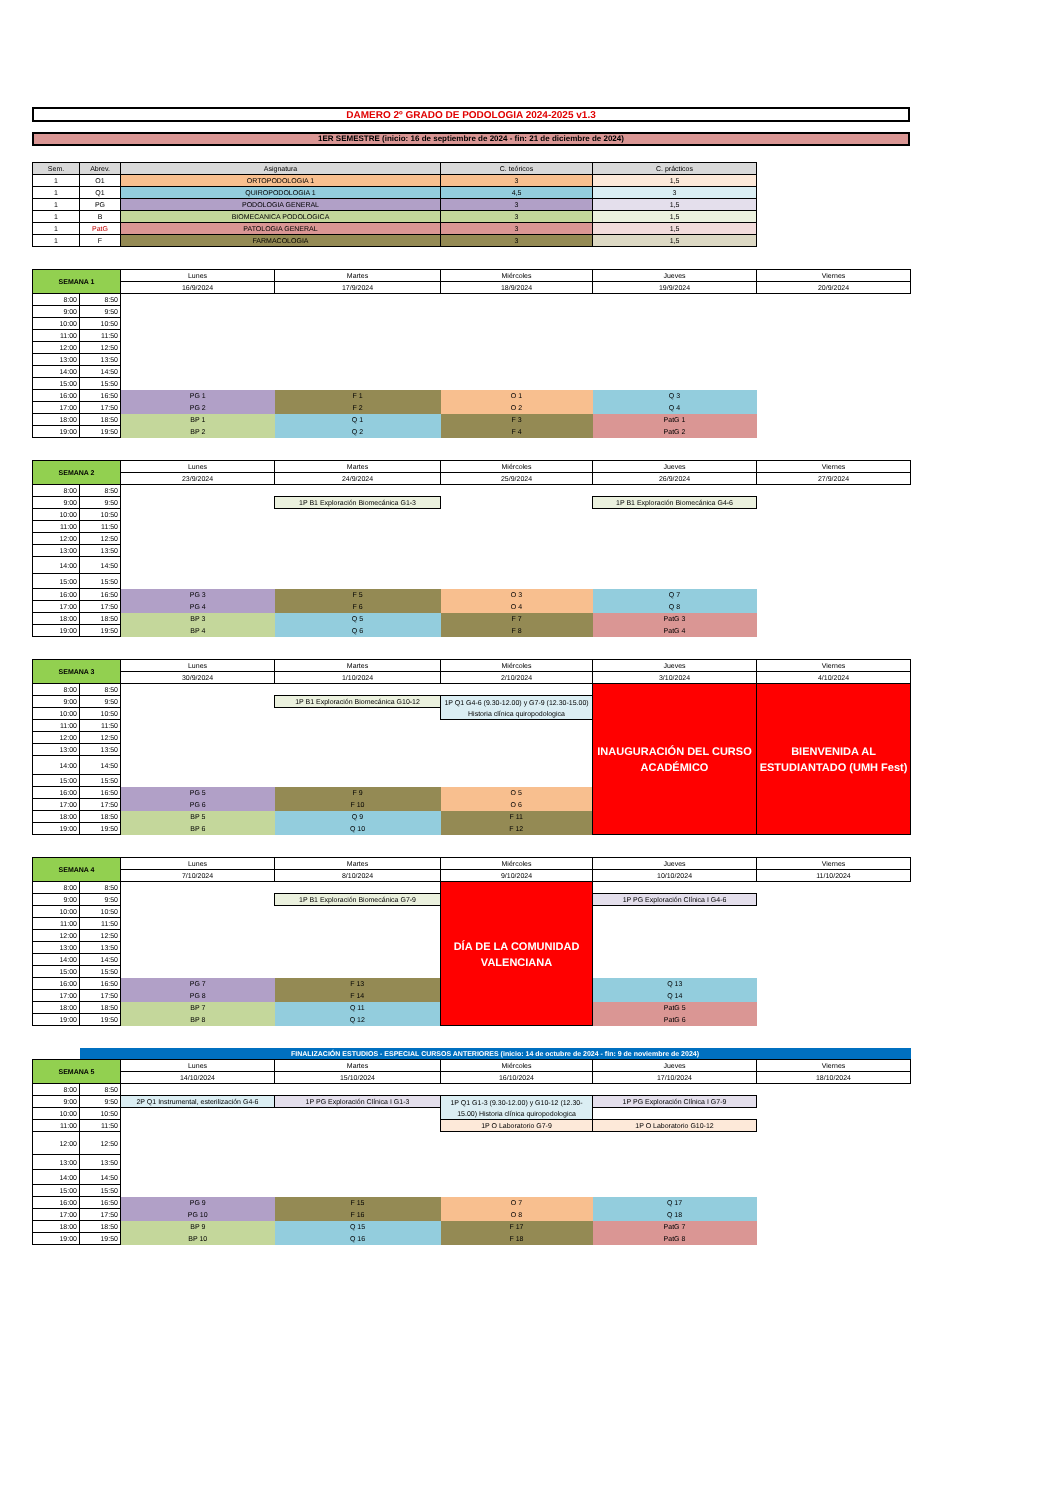DAMERO 2º GRADO DE PODOLOGIA 2024-2025 v1.3
1ER SEMESTRE (inicio: 16 de septiembre de 2024 - fin: 21 de diciembre de 2024)
| Sem. | Abrev. | Asignatura | C. teóricos | C. prácticos |
| --- | --- | --- | --- | --- |
| 1 | O1 | ORTOPODOLOGIA 1 | 3 | 1,5 |
| 1 | Q1 | QUIROPODOLOGIA 1 | 4,5 | 3 |
| 1 | PG | PODOLOGIA GENERAL | 3 | 1,5 |
| 1 | B | BIOMECANICA PODOLOGICA | 3 | 1,5 |
| 1 | PatG | PATOLOGIA GENERAL | 3 | 1,5 |
| 1 | F | FARMACOLOGIA | 3 | 1,5 |
| SEMANA 1 | | Lunes | Martes | Miércoles | Jueves | Viernes |
| --- | --- | --- | --- | --- | --- | --- |
| | | 16/9/2024 | 17/9/2024 | 18/9/2024 | 19/9/2024 | 20/9/2024 |
| 8:00 | 8:50 | | | | | |
| 9:00 | 9:50 | | | | | |
| 10:00 | 10:50 | | | | | |
| 11:00 | 11:50 | | | | | |
| 12:00 | 12:50 | | | | | |
| 13:00 | 13:50 | | | | | |
| 14:00 | 14:50 | | | | | |
| 15:00 | 15:50 | | | | | |
| 16:00 | 16:50 | PG 1 | F 1 | O 1 | Q 3 | |
| 17:00 | 17:50 | PG 2 | F 2 | O 2 | Q 4 | |
| 18:00 | 18:50 | BP 1 | Q 1 | F 3 | PatG 1 | |
| 19:00 | 19:50 | BP 2 | Q 2 | F 4 | PatG 2 | |
| SEMANA 2 | | Lunes | Martes | Miércoles | Jueves | Viernes |
| --- | --- | --- | --- | --- | --- | --- |
| | | 23/9/2024 | 24/9/2024 | 25/9/2024 | 26/9/2024 | 27/9/2024 |
| 8:00 | 8:50 | | | | | |
| 9:00 | 9:50 | | 1P B1 Exploración Biomecánica G1-3 | | 1P B1 Exploración Biomecánica G4-6 | |
| 10:00 | 10:50 | | | | | |
| 11:00 | 11:50 | | | | | |
| 12:00 | 12:50 | | | | | |
| 13:00 | 13:50 | | | | | |
| 14:00 | 14:50 | | | | | |
| 15:00 | 15:50 | | | | | |
| 16:00 | 16:50 | PG 3 | F 5 | O 3 | Q 7 | |
| 17:00 | 17:50 | PG 4 | F 6 | O 4 | Q 8 | |
| 18:00 | 18:50 | BP 3 | Q 5 | F 7 | PatG 3 | |
| 19:00 | 19:50 | BP 4 | Q 6 | F 8 | PatG 4 | |
| SEMANA 3 | | Lunes | Martes | Miércoles | Jueves | Viernes |
| --- | --- | --- | --- | --- | --- | --- |
| | | 30/9/2024 | 1/10/2024 | 2/10/2024 | 3/10/2024 | 4/10/2024 |
| 8:00 | 8:50 | | | | INAUGURACIÓN DEL CURSO ACADÉMICO | BIENVENIDA AL ESTUDIANTADO (UMH Fest) |
| 9:00 | 9:50 | | 1P B1 Exploración Biomecánica G10-12 | 1P Q1 G4-6 (9.30-12.00) y G7-9 (12.30-15.00) Historia clínica quiropodologica | | |
| 10:00 | 10:50 | | | | | |
| 11:00 | 11:50 | | | | | |
| 12:00 | 12:50 | | | | | |
| 13:00 | 13:50 | | | | | |
| 14:00 | 14:50 | | | | | |
| 15:00 | 15:50 | | | | | |
| 16:00 | 16:50 | PG 5 | F 9 | O 5 | | |
| 17:00 | 17:50 | PG 6 | F 10 | O 6 | | |
| 18:00 | 18:50 | BP 5 | Q 9 | F 11 | | |
| 19:00 | 19:50 | BP 6 | Q 10 | F 12 | | |
| SEMANA 4 | | Lunes | Martes | Miércoles | Jueves | Viernes |
| --- | --- | --- | --- | --- | --- | --- |
| | | 7/10/2024 | 8/10/2024 | 9/10/2024 | 10/10/2024 | 11/10/2024 |
| 8:00 | 8:50 | | | DÍA DE LA COMUNIDAD VALENCIANA | | |
| 9:00 | 9:50 | | 1P B1 Exploración Biomecánica G7-9 | | 1P PG Exploración Clínica I G4-6 | |
| 10:00 | 10:50 | | | | | |
| 11:00 | 11:50 | | | | | |
| 12:00 | 12:50 | | | | | |
| 13:00 | 13:50 | | | | | |
| 14:00 | 14:50 | | | | | |
| 15:00 | 15:50 | | | | | |
| 16:00 | 16:50 | PG 7 | F 13 | | Q 13 | |
| 17:00 | 17:50 | PG 8 | F 14 | | Q 14 | |
| 18:00 | 18:50 | BP 7 | Q 11 | | PatG 5 | |
| 19:00 | 19:50 | BP 8 | Q 12 | | PatG 6 | |
| | FINALIZACIÓN ESTUDIOS - ESPECIAL CURSOS ANTERIORES (inicio: 14 de octubre de 2024 - fin: 9 de noviembre de 2024) | | | | | |
| SEMANA 5 | | Lunes | Martes | Miércoles | Jueves | Viernes |
| | | 14/10/2024 | 15/10/2024 | 16/10/2024 | 17/10/2024 | 18/10/2024 |
| 8:00 | 8:50 | | | | | |
| 9:00 | 9:50 | 2P Q1 Instrumental, esterilización G4-6 | 1P PG Exploración Clínica I G1-3 | 1P Q1 G1-3 (9.30-12.00) y G10-12 (12.30-15.00) Historia clínica quiropodologica | 1P PG Exploración Clínica I G7-9 | |
| 10:00 | 10:50 | | | | | |
| 11:00 | 11:50 | | | 1P O Laboratorio G7-9 | 1P O Laboratorio G10-12 | |
| 12:00 | 12:50 | | | | | |
| 13:00 | 13:50 | | | | | |
| 14:00 | 14:50 | | | | | |
| 15:00 | 15:50 | | | | | |
| 16:00 | 16:50 | PG 9 | F 15 | O 7 | Q 17 | |
| 17:00 | 17:50 | PG 10 | F 16 | O 8 | Q 18 | |
| 18:00 | 18:50 | BP 9 | Q 15 | F 17 | PatG 7 | |
| 19:00 | 19:50 | BP 10 | Q 16 | F 18 | PatG 8 | |